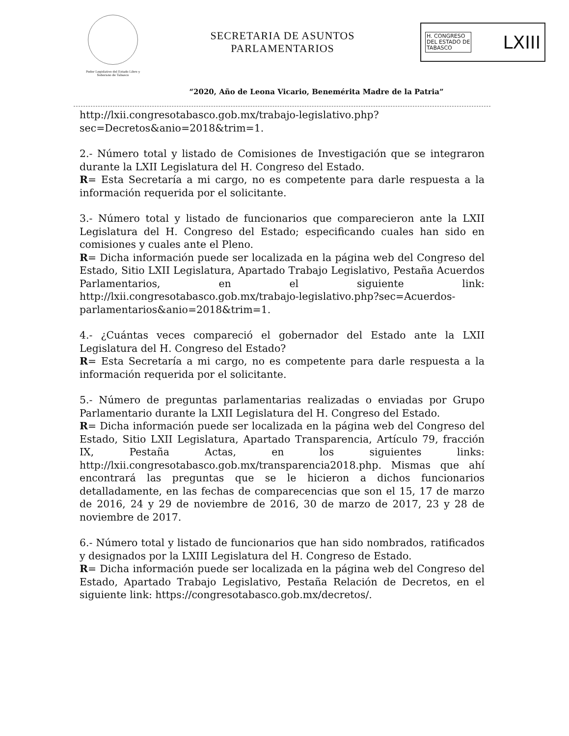Poder Legislativo del Estado Libre y Soberano de Tabasco
SECRETARIA DE ASUNTOS
PARLAMENTARIOS
H. CONGRESO
DEL ESTADO DE
TABASCO
LXIII
“2020, Año de Leona Vicario, Benemérita Madre de la Patria”
http://lxii.congresotabasco.gob.mx/trabajo-legislativo.php?sec=Decretos&anio=2018&trim=1.
2.- Número total y listado de Comisiones de Investigación que se integraron durante la LXII Legislatura del H. Congreso del Estado.
R= Esta Secretaría a mi cargo, no es competente para darle respuesta a la información requerida por el solicitante.
3.- Número total y listado de funcionarios que comparecieron ante la LXII Legislatura del H. Congreso del Estado; especificando cuales han sido en comisiones y cuales ante el Pleno.
R= Dicha información puede ser localizada en la página web del Congreso del Estado, Sitio LXII Legislatura, Apartado Trabajo Legislativo, Pestaña Acuerdos Parlamentarios, en el siguiente link: http://lxii.congresotabasco.gob.mx/trabajo-legislativo.php?sec=Acuerdos-parlamentarios&anio=2018&trim=1.
4.- ¿Cuántas veces compareció el gobernador del Estado ante la LXII Legislatura del H. Congreso del Estado?
R= Esta Secretaría a mi cargo, no es competente para darle respuesta a la información requerida por el solicitante.
5.- Número de preguntas parlamentarias realizadas o enviadas por Grupo Parlamentario durante la LXII Legislatura del H. Congreso del Estado.
R= Dicha información puede ser localizada en la página web del Congreso del Estado, Sitio LXII Legislatura, Apartado Transparencia, Artículo 79, fracción IX, Pestaña Actas, en los siguientes links: http://lxii.congresotabasco.gob.mx/transparencia2018.php. Mismas que ahí encontrará las preguntas que se le hicieron a dichos funcionarios detalladamente, en las fechas de comparecencias que son el 15, 17 de marzo de 2016, 24 y 29 de noviembre de 2016, 30 de marzo de 2017, 23 y 28 de noviembre de 2017.
6.- Número total y listado de funcionarios que han sido nombrados, ratificados y designados por la LXIII Legislatura del H. Congreso de Estado.
R= Dicha información puede ser localizada en la página web del Congreso del Estado, Apartado Trabajo Legislativo, Pestaña Relación de Decretos, en el siguiente link: https://congresotabasco.gob.mx/decretos/.